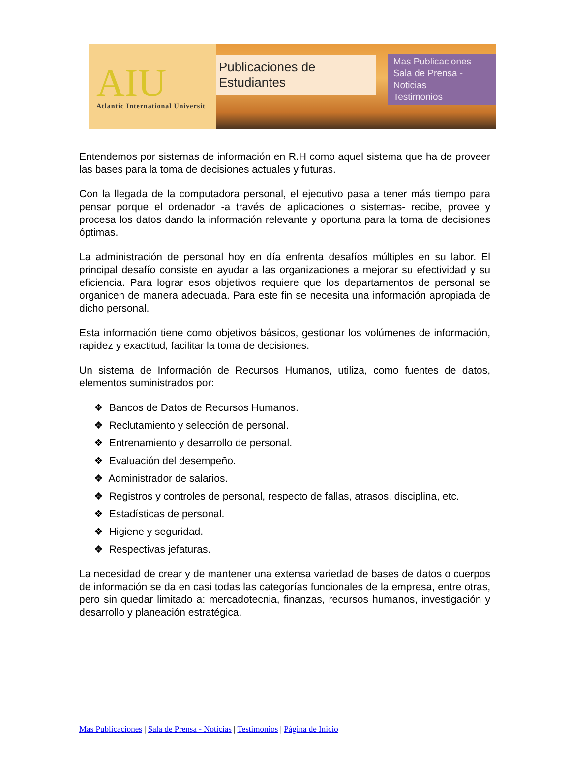AIU
Atlantic International Universit
Publicaciones de Estudiantes
Mas Publicaciones
Sala de Prensa - Noticias
Testimonios
Entendemos por sistemas de información en R.H como aquel sistema que ha de proveer las bases para la toma de decisiones actuales y futuras.
Con la llegada de la computadora personal, el ejecutivo pasa a tener más tiempo para pensar porque el ordenador -a través de aplicaciones o sistemas- recibe, provee y procesa los datos dando la información relevante y oportuna para la toma de decisiones óptimas.
La administración de personal hoy en día enfrenta desafíos múltiples en su labor. El principal desafío consiste en ayudar a las organizaciones a mejorar su efectividad y su eficiencia. Para lograr esos objetivos requiere que los departamentos de personal se organicen de manera adecuada. Para este fin se necesita una información apropiada de dicho personal.
Esta información tiene como objetivos básicos, gestionar los volúmenes de información, rapidez y exactitud, facilitar la toma de decisiones.
Un sistema de Información de Recursos Humanos, utiliza, como fuentes de datos, elementos suministrados por:
❖ Bancos de Datos de Recursos Humanos.
❖ Reclutamiento y selección de personal.
❖ Entrenamiento y desarrollo de personal.
❖ Evaluación del desempeño.
❖ Administrador de salarios.
❖ Registros y controles de personal, respecto de fallas, atrasos, disciplina, etc.
❖ Estadísticas de personal.
❖ Higiene y seguridad.
❖ Respectivas jefaturas.
La necesidad de crear y de mantener una extensa variedad de bases de datos o cuerpos de información se da en casi todas las categorías funcionales de la empresa, entre otras, pero sin quedar limitado a: mercadotecnia, finanzas, recursos humanos, investigación y desarrollo y planeación estratégica.
Mas Publicaciones | Sala de Prensa - Noticias | Testimonios | Página de Inicio